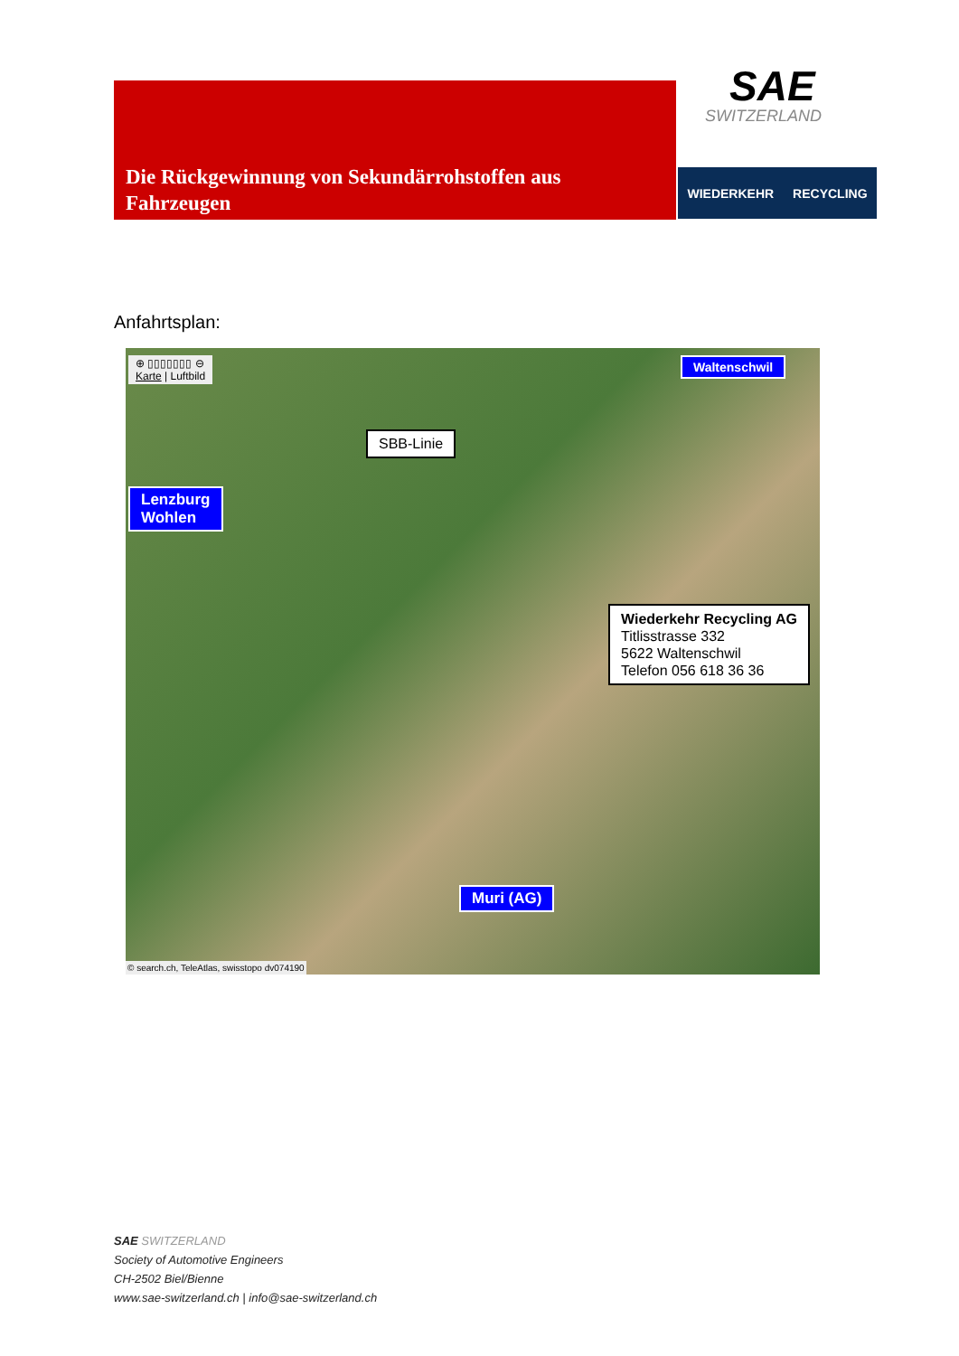Die Rückgewinnung von Sekundärrohstoffen aus
Fahrzeugen
SAE
SWITZERLAND
WIEDERKEHR RECYCLING
Anfahrtsplan:
⊕ ▯▯▯▯▯▯▯ ⊖
Karte | Luftbild
Waltenschwil
SBB-Linie
Lenzburg
Wohlen
Wiederkehr Recycling AG
Titlisstrasse 332
5622 Waltenschwil
Telefon 056 618 36 36
Muri (AG)
© search.ch, TeleAtlas, swisstopo dv074190
SAE SWITZERLAND
Society of Automotive Engineers
CH-2502 Biel/Bienne
www.sae-switzerland.ch | info@sae-switzerland.ch